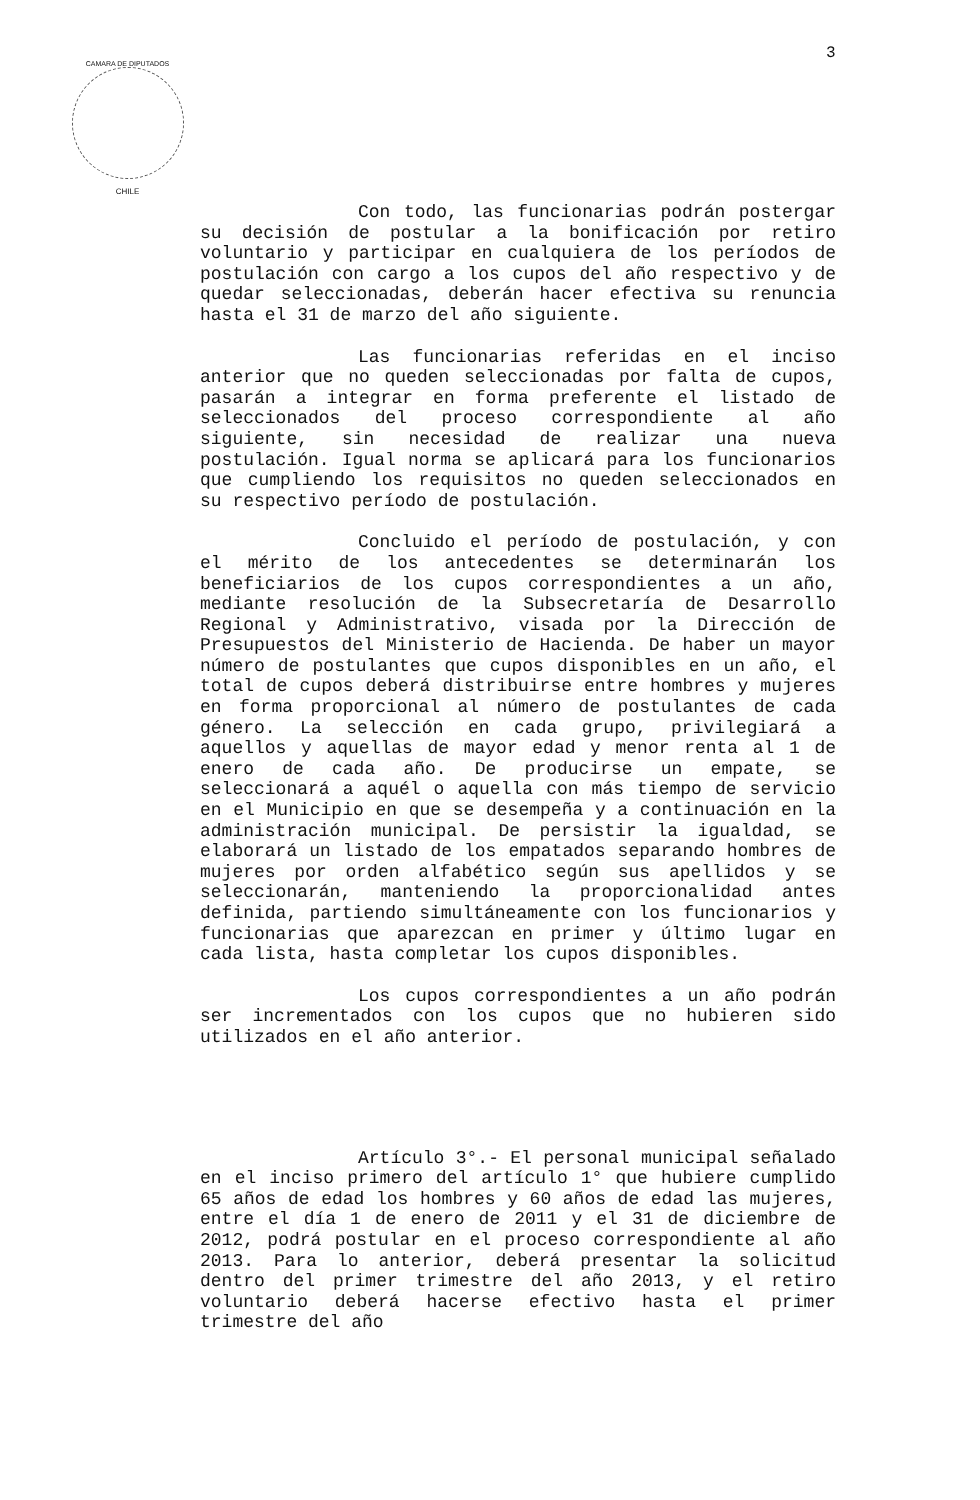CAMARA DE DIPUTADOS
CHILE
3
Con todo, las funcionarias podrán postergar su decisión de postular a la bonificación por retiro voluntario y participar en cualquiera de los períodos de postulación con cargo a los cupos del año respectivo y de quedar seleccionadas, deberán hacer efectiva su renuncia hasta el 31 de marzo del año siguiente.
Las funcionarias referidas en el inciso anterior que no queden seleccionadas por falta de cupos, pasarán a integrar en forma preferente el listado de seleccionados del proceso correspondiente al año siguiente, sin necesidad de realizar una nueva postulación. Igual norma se aplicará para los funcionarios que cumpliendo los requisitos no queden seleccionados en su respectivo período de postulación.
Concluido el período de postulación, y con el mérito de los antecedentes se determinarán los beneficiarios de los cupos correspondientes a un año, mediante resolución de la Subsecretaría de Desarrollo Regional y Administrativo, visada por la Dirección de Presupuestos del Ministerio de Hacienda. De haber un mayor número de postulantes que cupos disponibles en un año, el total de cupos deberá distribuirse entre hombres y mujeres en forma proporcional al número de postulantes de cada género. La selección en cada grupo, privilegiará a aquellos y aquellas de mayor edad y menor renta al 1 de enero de cada año. De producirse un empate, se seleccionará a aquél o aquella con más tiempo de servicio en el Municipio en que se desempeña y a continuación en la administración municipal. De persistir la igualdad, se elaborará un listado de los empatados separando hombres de mujeres por orden alfabético según sus apellidos y se seleccionarán, manteniendo la proporcionalidad antes definida, partiendo simultáneamente con los funcionarios y funcionarias que aparezcan en primer y último lugar en cada lista, hasta completar los cupos disponibles.
Los cupos correspondientes a un año podrán ser incrementados con los cupos que no hubieren sido utilizados en el año anterior.
Artículo 3°.- El personal municipal señalado en el inciso primero del artículo 1° que hubiere cumplido 65 años de edad los hombres y 60 años de edad las mujeres, entre el día 1 de enero de 2011 y el 31 de diciembre de 2012, podrá postular en el proceso correspondiente al año 2013. Para lo anterior, deberá presentar la solicitud dentro del primer trimestre del año 2013, y el retiro voluntario deberá hacerse efectivo hasta el primer trimestre del año